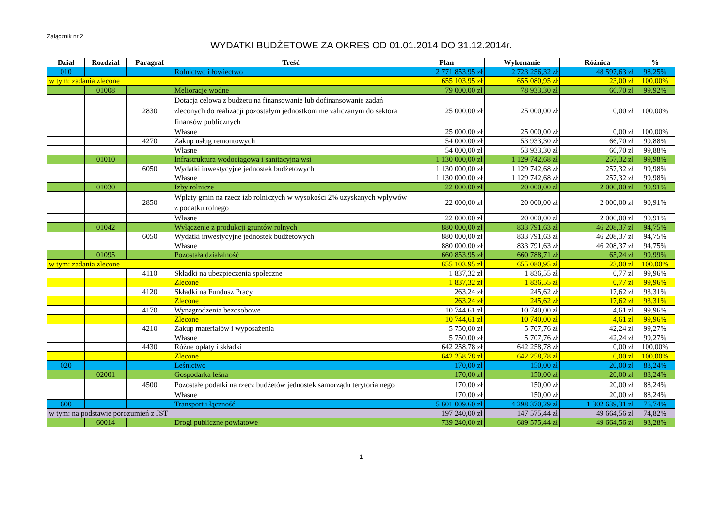Załącznik nr 2
WYDATKI BUDŻETOWE ZA OKRES OD 01.01.2014 DO 31.12.2014r.
| Dział | Rozdział | Paragraf | Treść | Plan | Wykonanie | Różnica | % |
| --- | --- | --- | --- | --- | --- | --- | --- |
| 010 | | | Rolnictwo i łowiectwo | 2 771 853,95 zł | 2 723 256,32 zł | 48 597,63 zł | 98,25% |
| w tym: zadania zlecone | | | | 655 103,95 zł | 655 080,95 zł | 23,00 zł | 100,00% |
| | 01008 | | Melioracje wodne | 79 000,00 zł | 78 933,30 zł | 66,70 zł | 99,92% |
| | | 2830 | Dotacja celowa z budżetu na finansowanie lub dofinansowanie zadań zleconych do realizacji pozostałym jednostkom nie zaliczanym do sektora finansów publicznych | 25 000,00 zł | 25 000,00 zł | 0,00 zł | 100,00% |
| | | | Własne | 25 000,00 zł | 25 000,00 zł | 0,00 zł | 100,00% |
| | | 4270 | Zakup usług remontowych | 54 000,00 zł | 53 933,30 zł | 66,70 zł | 99,88% |
| | | | Własne | 54 000,00 zł | 53 933,30 zł | 66,70 zł | 99,88% |
| | 01010 | | Infrastruktura wodociągowa i sanitacyjna wsi | 1 130 000,00 zł | 1 129 742,68 zł | 257,32 zł | 99,98% |
| | | 6050 | Wydatki inwestycyjne jednostek budżetowych | 1 130 000,00 zł | 1 129 742,68 zł | 257,32 zł | 99,98% |
| | | | Własne | 1 130 000,00 zł | 1 129 742,68 zł | 257,32 zł | 99,98% |
| | 01030 | | Izby rolnicze | 22 000,00 zł | 20 000,00 zł | 2 000,00 zł | 90,91% |
| | | 2850 | Wpłaty gmin na rzecz izb rolniczych w wysokości 2% uzyskanych wpływów z podatku rolnego | 22 000,00 zł | 20 000,00 zł | 2 000,00 zł | 90,91% |
| | | | Własne | 22 000,00 zł | 20 000,00 zł | 2 000,00 zł | 90,91% |
| | 01042 | | Wyłączenie z produkcji gruntów rolnych | 880 000,00 zł | 833 791,63 zł | 46 208,37 zł | 94,75% |
| | | 6050 | Wydatki inwestycyjne jednostek budżetowych | 880 000,00 zł | 833 791,63 zł | 46 208,37 zł | 94,75% |
| | | | Własne | 880 000,00 zł | 833 791,63 zł | 46 208,37 zł | 94,75% |
| | 01095 | | Pozostała działalność | 660 853,95 zł | 660 788,71 zł | 65,24 zł | 99,99% |
| w tym: zadania zlecone | | | | 655 103,95 zł | 655 080,95 zł | 23,00 zł | 100,00% |
| | | 4110 | Składki na ubezpieczenia społeczne | 1 837,32 zł | 1 836,55 zł | 0,77 zł | 99,96% |
| | | | Zlecone | 1 837,32 zł | 1 836,55 zł | 0,77 zł | 99,96% |
| | | 4120 | Składki na Fundusz Pracy | 263,24 zł | 245,62 zł | 17,62 zł | 93,31% |
| | | | Zlecone | 263,24 zł | 245,62 zł | 17,62 zł | 93,31% |
| | | 4170 | Wynagrodzenia bezosobowe | 10 744,61 zł | 10 740,00 zł | 4,61 zł | 99,96% |
| | | | Zlecone | 10 744,61 zł | 10 740,00 zł | 4,61 zł | 99,96% |
| | | 4210 | Zakup materiałów i wyposażenia | 5 750,00 zł | 5 707,76 zł | 42,24 zł | 99,27% |
| | | | Własne | 5 750,00 zł | 5 707,76 zł | 42,24 zł | 99,27% |
| | | 4430 | Różne opłaty i składki | 642 258,78 zł | 642 258,78 zł | 0,00 zł | 100,00% |
| | | | Zlecone | 642 258,78 zł | 642 258,78 zł | 0,00 zł | 100,00% |
| 020 | | | Leśnictwo | 170,00 zł | 150,00 zł | 20,00 zł | 88,24% |
| | 02001 | | Gospodarka leśna | 170,00 zł | 150,00 zł | 20,00 zł | 88,24% |
| | | 4500 | Pozostałe podatki na rzecz budżetów jednostek samorządu terytorialnego | 170,00 zł | 150,00 zł | 20,00 zł | 88,24% |
| | | | Własne | 170,00 zł | 150,00 zł | 20,00 zł | 88,24% |
| 600 | | | Transport i łączność | 5 601 009,60 zł | 4 298 370,29 zł | 1 302 639,31 zł | 76,74% |
| w tym: na podstawie porozumień z JST | | | | 197 240,00 zł | 147 575,44 zł | 49 664,56 zł | 74,82% |
| | 60014 | | Drogi publiczne powiatowe | 739 240,00 zł | 689 575,44 zł | 49 664,56 zł | 93,28% |
1